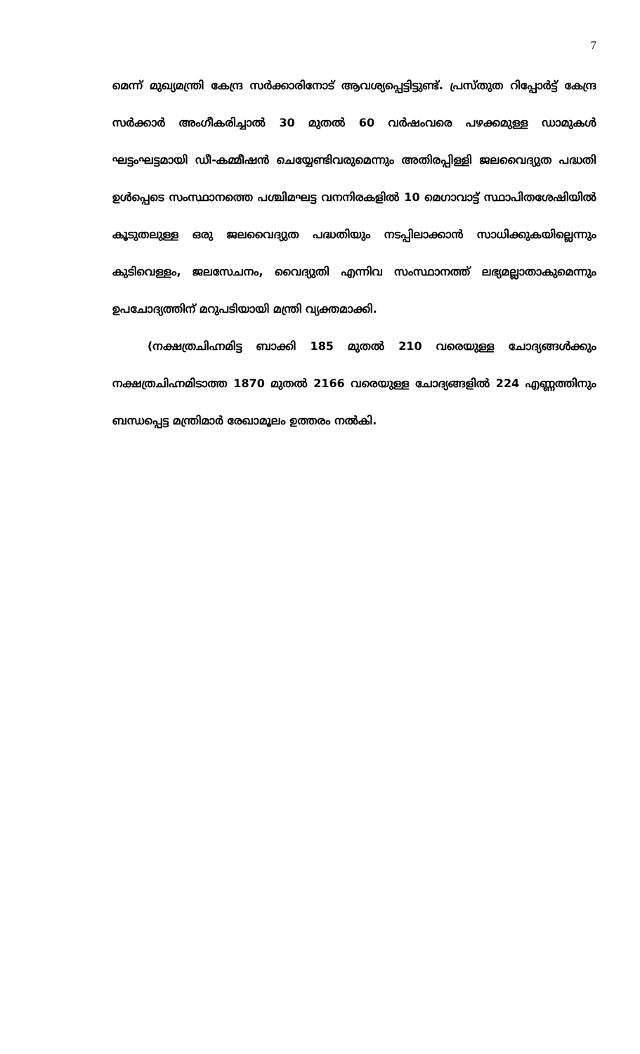7
മെന്ന് മുഖ്യമന്ത്രി കേന്ദ്ര സർക്കാരിനോട് ആവശ്യപ്പെട്ടിട്ടുണ്ട്. പ്രസ്തുത റിപ്പോർട്ട് കേന്ദ്ര സർക്കാർ അംഗീകരിച്ചാൽ 30 മുതൽ 60 വർഷംവരെ പഴക്കമുള്ള ഡാമുകൾ ഘട്ടംഘട്ടമായി ഡീ-കമ്മീഷൻ ചെയ്യേണ്ടിവരുമെന്നും അതിരപ്പിള്ളി ജലവൈദ്യുത പദ്ധതി ഉൾപ്പെടെ സംസ്ഥാനത്തെ പശ്ചിമഘട്ട വനനിരകളിൽ 10 മെഗാവാട്ട് സ്ഥാപിതശേഷിയിൽ കൂടുതലുള്ള ഒരു ജലവൈദ്യുത പദ്ധതിയും നടപ്പിലാക്കാൻ സാധിക്കുകയില്ലെന്നും കുടിവെള്ളം, ജലസേചനം, വൈദ്യുതി എന്നിവ സംസ്ഥാനത്ത് ലഭ്യമല്ലാതാകുമെന്നും ഉപചോദ്യത്തിന് മറുപടിയായി മന്ത്രി വ്യക്തമാക്കി.
(നക്ഷത്രചിഹ്നമിട്ട ബാക്കി 185 മുതൽ 210 വരെയുള്ള ചോദ്യങ്ങൾക്കും നക്ഷത്രചിഹ്നമിടാത്ത 1870 മുതൽ 2166 വരെയുള്ള ചോദ്യങ്ങളിൽ 224 എണ്ണത്തിനും ബന്ധപ്പെട്ട മന്ത്രിമാർ രേഖാമൂലം ഉത്തരം നൽകി.